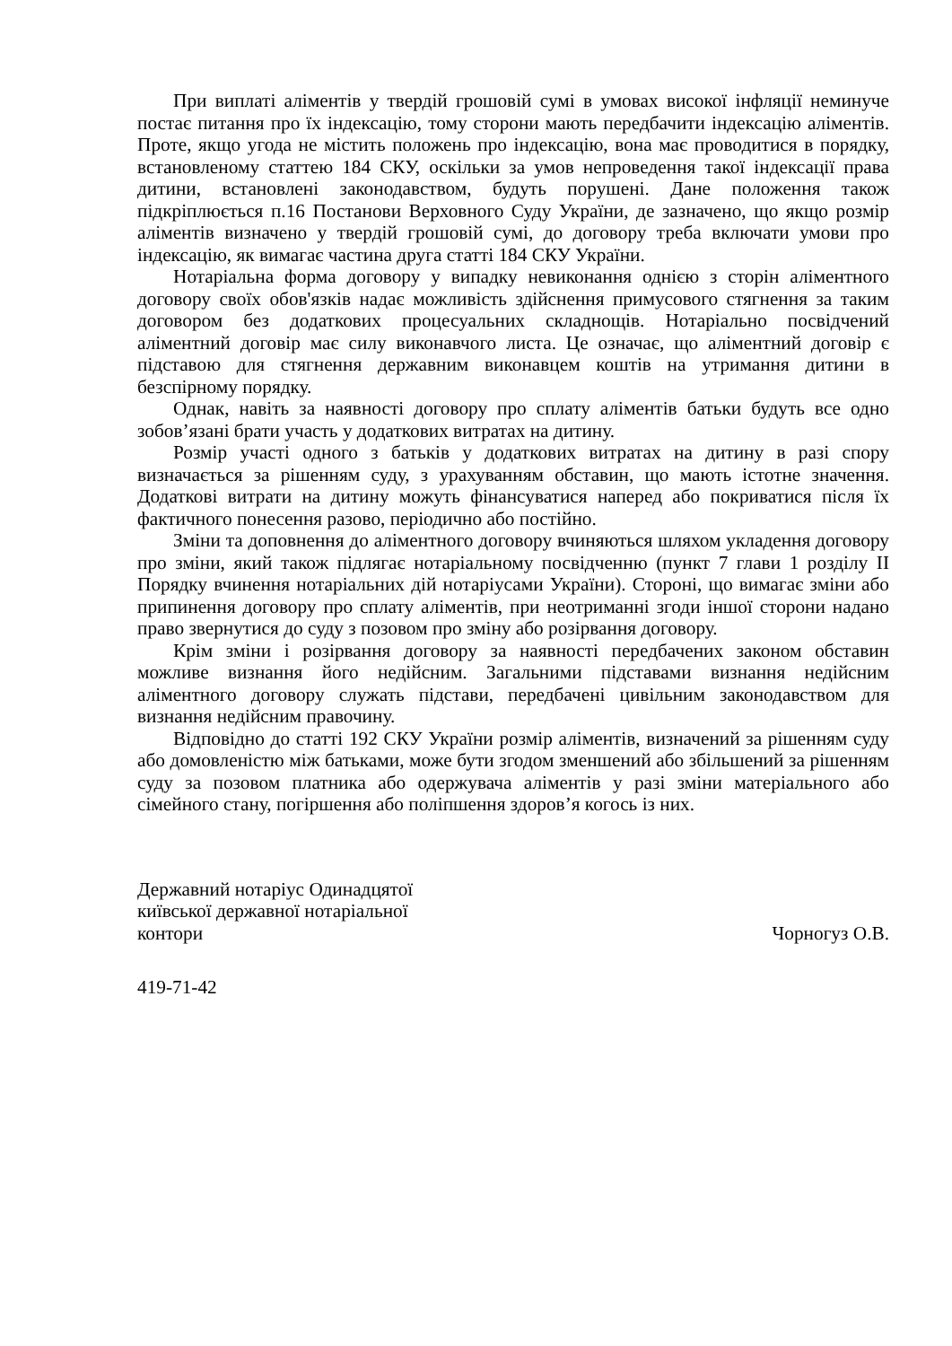При виплаті аліментів у твердій грошовій сумі в умовах високої інфляції неминуче постає питання про їх індексацію, тому сторони мають передбачити індексацію аліментів. Проте, якщо угода не містить положень про індексацію, вона має проводитися в порядку, встановленому статтею 184 СКУ, оскільки за умов непроведення такої індексації права дитини, встановлені законодавством, будуть порушені. Дане положення також підкріплюється п.16 Постанови Верховного Суду України, де зазначено, що якщо розмір аліментів визначено у твердій грошовій сумі, до договору треба включати умови про індексацію, як вимагає частина друга статті 184 СКУ України.
Нотаріальна форма договору у випадку невиконання однією з сторін аліментного договору своїх обов'язків надає можливість здійснення примусового стягнення за таким договором без додаткових процесуальних складнощів. Нотаріально посвідчений аліментний договір має силу виконавчого листа. Це означає, що аліментний договір є підставою для стягнення державним виконавцем коштів на утримання дитини в безспірному порядку.
Однак, навіть за наявності договору про сплату аліментів батьки будуть все одно зобов’язані брати участь у додаткових витратах на дитину.
Розмір участі одного з батьків у додаткових витратах на дитину в разі спору визначається за рішенням суду, з урахуванням обставин, що мають істотне значення. Додаткові витрати на дитину можуть фінансуватися наперед або покриватися після їх фактичного понесення разово, періодично або постійно.
Зміни та доповнення до аліментного договору вчиняються шляхом укладення договору про зміни, який також підлягає нотаріальному посвідченню (пункт 7 глави 1 розділу II Порядку вчинення нотаріальних дій нотаріусами України). Стороні, що вимагає зміни або припинення договору про сплату аліментів, при неотриманні згоди іншої сторони надано право звернутися до суду з позовом про зміну або розірвання договору.
Крім зміни і розірвання договору за наявності передбачених законом обставин можливе визнання його недійсним. Загальними підставами визнання недійсним аліментного договору служать підстави, передбачені цивільним законодавством для визнання недійсним правочину.
Відповідно до статті 192 СКУ України розмір аліментів, визначений за рішенням суду або домовленістю між батьками, може бути згодом зменшений або збільшений за рішенням суду за позовом платника або одержувача аліментів у разі зміни матеріального або сімейного стану, погіршення або поліпшення здоров’я когось із них.
Державний нотаріус Одинадцятої
київської державної нотаріальної
контори
Чорногуз О.В.
419-71-42